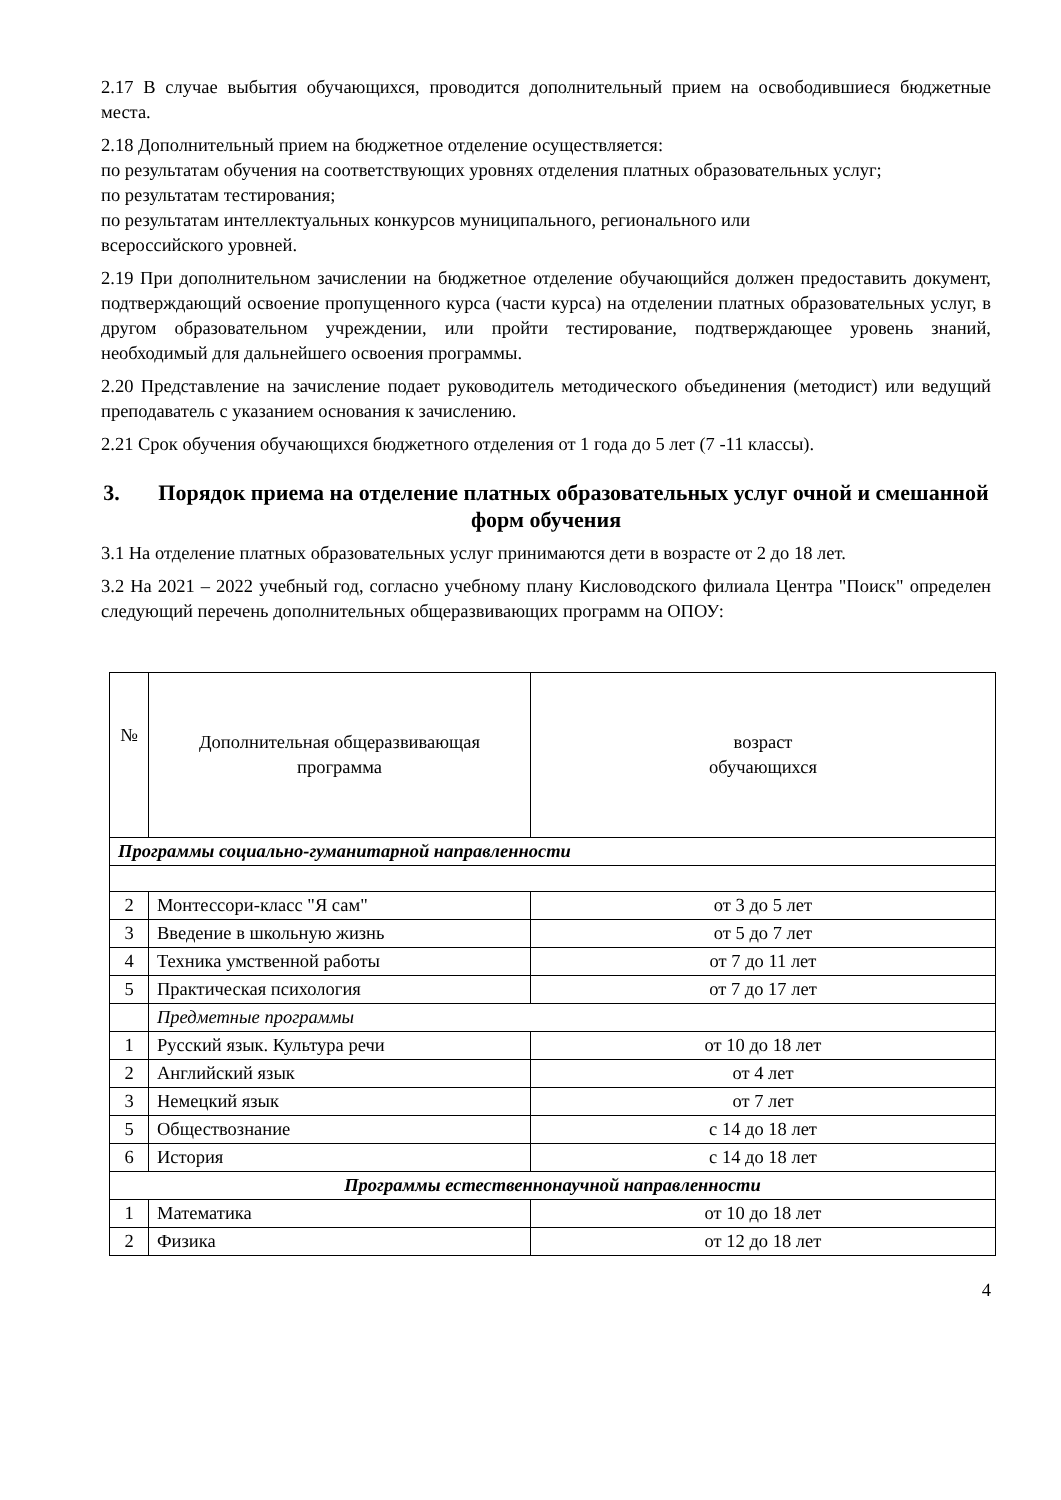2.17 В случае выбытия обучающихся, проводится дополнительный прием на освободившиеся бюджетные места.
2.18 Дополнительный прием на бюджетное отделение осуществляется:
по результатам обучения на соответствующих уровнях отделения платных образовательных услуг;
по результатам тестирования;
по результатам интеллектуальных конкурсов муниципального, регионального или
всероссийского уровней.
2.19 При дополнительном зачислении на бюджетное отделение обучающийся должен предоставить документ, подтверждающий освоение пропущенного курса (части курса) на отделении платных образовательных услуг, в другом образовательном учреждении, или пройти тестирование, подтверждающее уровень знаний, необходимый для дальнейшего освоения программы.
2.20 Представление на зачисление подает руководитель методического объединения (методист) или ведущий преподаватель с указанием основания к зачислению.
2.21 Срок обучения обучающихся бюджетного отделения от 1 года до 5 лет (7 -11 классы).
3. Порядок приема на отделение платных образовательных услуг очной и смешанной форм обучения
3.1 На отделение платных образовательных услуг принимаются дети в возрасте от 2 до 18 лет.
3.2 На 2021 – 2022 учебный год, согласно учебному плану Кисловодского филиала Центра "Поиск" определен следующий перечень дополнительных общеразвивающих программ на ОПОУ:
| № | Дополнительная общеразвивающая программа | возраст обучающихся |
| --- | --- | --- |
| Программы социально-гуманитарной направленности | | |
| 2 | Монтессори-класс "Я сам" | от 3 до 5 лет |
| 3 | Введение в школьную жизнь | от 5 до 7 лет |
| 4 | Техника умственной работы | от 7 до 11 лет |
| 5 | Практическая психология | от 7 до 17 лет |
| | Предметные программы | |
| 1 | Русский язык. Культура речи | от 10 до 18 лет |
| 2 | Английский язык | от 4 лет |
| 3 | Немецкий язык | от 7 лет |
| 5 | Обществознание | с 14 до 18 лет |
| 6 | История | с 14 до 18 лет |
| Программы естественнонаучной направленности | | |
| 1 | Математика | от 10 до 18 лет |
| 2 | Физика | от 12 до 18 лет |
4